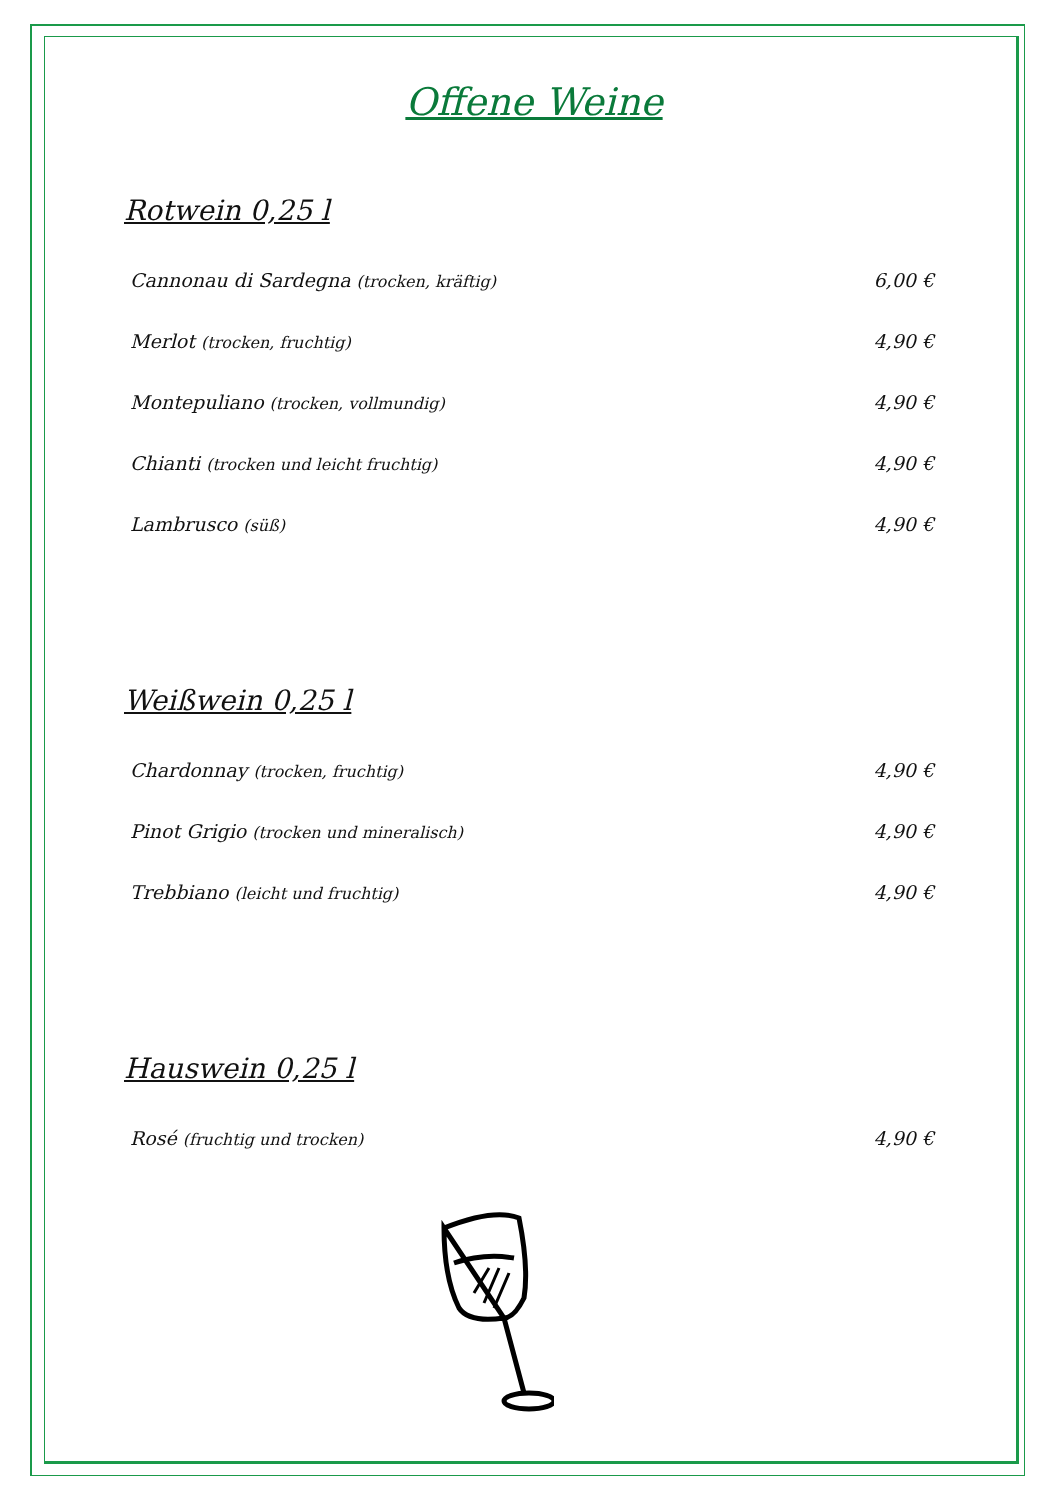Offene Weine
Rotwein 0,25 l
Cannonau di Sardegna (trocken, kräftig) 6,00 €
Merlot (trocken, fruchtig) 4,90 €
Montepuliano (trocken, vollmundig) 4,90 €
Chianti (trocken und leicht fruchtig) 4,90 €
Lambrusco (süß) 4,90 €
Weißwein 0,25 l
Chardonnay (trocken, fruchtig) 4,90 €
Pinot Grigio (trocken und mineralisch) 4,90 €
Trebbiano (leicht und fruchtig) 4,90 €
Hauswein 0,25 l
Rosé (fruchtig und trocken) 4,90 €